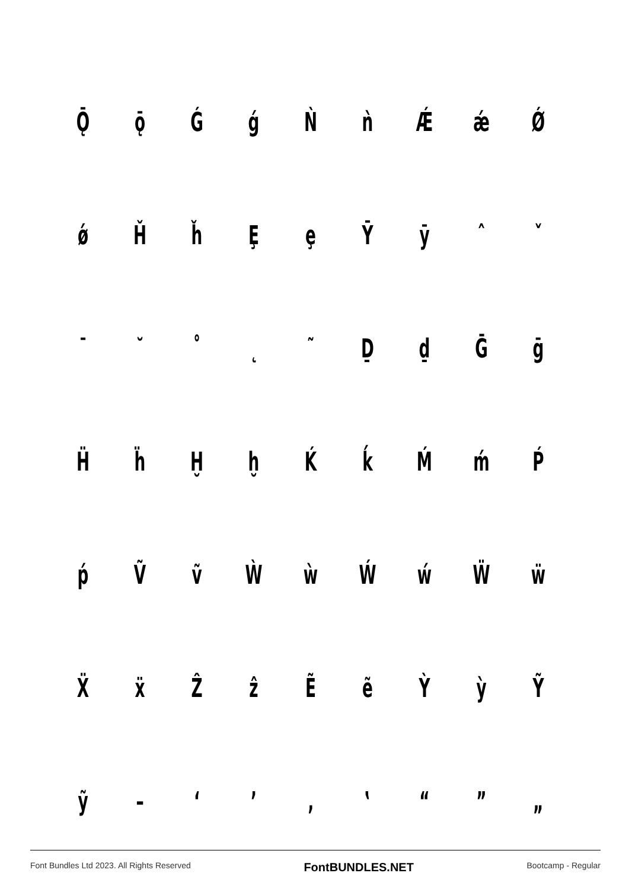ǬǭǴǵǸǹǼǽǾ
ǿȞȟȨȩȲȳˆˇ
ˉ ˘ ˚ ˛ ˜ ḎḏḠḡ
ḦḧḪḫḰḱḾḿṔ
ṕṼṽẀẁẂẃẄẅ
ẌẍẐẑẼẽỲỳỸ
ỹ – ‘’ ‚ ‛ “” „
Font Bundles Ltd 2023. All Rights Reserved FontBUNDLES.NET Bootcamp - Regular